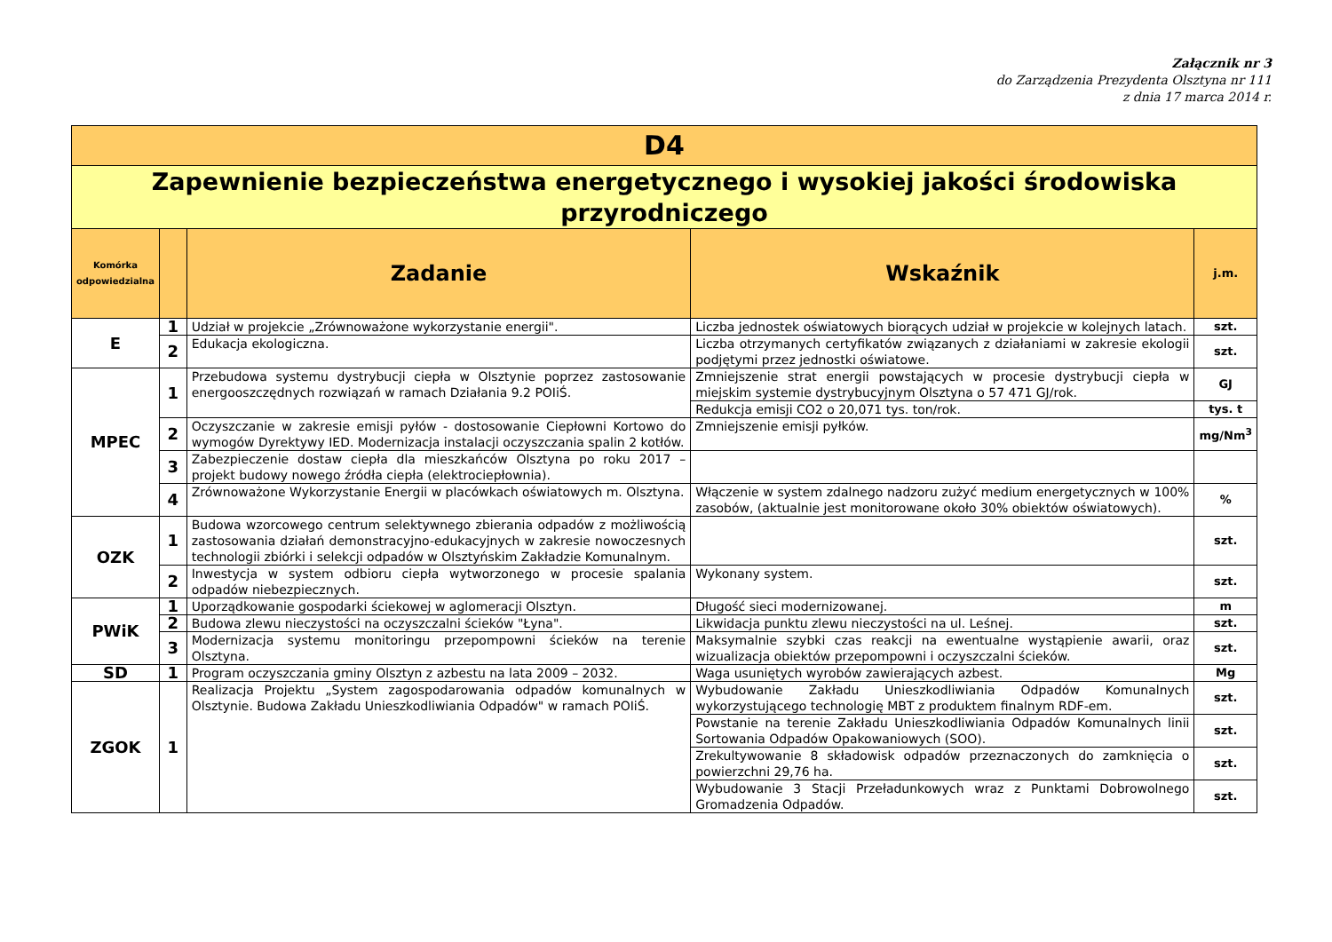Załącznik nr 3
do Zarządzenia Prezydenta Olsztyna nr 111
z dnia 17 marca 2014 r.
| D4 | | | | |
| Zapewnienie bezpieczeństwa energetycznego i wysokiej jakości środowiska przyrodniczego | | | | |
| Komórka odpowiedzialna | | Zadanie | Wskaźnik | j.m. |
| E | 1 | Udział w projekcie „Zrównoważone wykorzystanie energii". | Liczba jednostek oświatowych biorących udział w projekcie w kolejnych latach. | szt. |
| | 2 | Edukacja ekologiczna. | Liczba otrzymanych certyfikatów związanych z działaniami w zakresie ekologii podjętymi przez jednostki oświatowe. | szt. |
| MPEC | 1 | Przebudowa systemu dystrybucji ciepła w Olsztynie poprzez zastosowanie energooszczędnych rozwiązań w ramach Działania 9.2 POIiŚ. | Zmniejszenie strat energii powstających w procesie dystrybucji ciepła w miejskim systemie dystrybucyjnym Olsztyna o 57 471 GJ/rok. | GJ |
| | | | Redukcja emisji CO2 o 20,071 tys. ton/rok. | tys. t |
| | 2 | Oczyszczanie w zakresie emisji pyłów - dostosowanie Ciepłowni Kortowo do wymogów Dyrektywy IED. Modernizacja instalacji oczyszczania spalin 2 kotłów. | Zmniejszenie emisji pyłków. | mg/Nm<sup>3</sup> |
| | 3 | Zabezpieczenie dostaw ciepła dla mieszkańców Olsztyna po roku 2017 – projekt budowy nowego źródła ciepła (elektrociepłownia). | | |
| | 4 | Zrównoważone Wykorzystanie Energii w placówkach oświatowych m. Olsztyna. | Włączenie w system zdalnego nadzoru zużyć medium energetycznych w 100% zasobów, (aktualnie jest monitorowane około 30% obiektów oświatowych). | % |
| OZK | 1 | Budowa wzorcowego centrum selektywnego zbierania odpadów z możliwością zastosowania działań demonstracyjno-edukacyjnych w zakresie nowoczesnych technologii zbiórki i selekcji odpadów w Olsztyńskim Zakładzie Komunalnym. | | szt. |
| | 2 | Inwestycja w system odbioru ciepła wytworzonego w procesie spalania odpadów niebezpiecznych. | Wykonany system. | szt. |
| PWiK | 1 | Uporządkowanie gospodarki ściekowej w aglomeracji Olsztyn. | Długość sieci modernizowanej. | m |
| | 2 | Budowa zlewu nieczystości na oczyszczalni ścieków "Łyna". | Likwidacja punktu zlewu nieczystości na ul. Leśnej. | szt. |
| | 3 | Modernizacja systemu monitoringu przepompowni ścieków na terenie Olsztyna. | Maksymalnie szybki czas reakcji na ewentualne wystąpienie awarii, oraz wizualizacja obiektów przepompowni i oczyszczalni ścieków. | szt. |
| SD | 1 | Program oczyszczania gminy Olsztyn z azbestu na lata 2009 – 2032. | Waga usuniętych wyrobów zawierających azbest. | Mg |
| ZGOK | 1 | Realizacja Projektu „System zagospodarowania odpadów komunalnych w Olsztynie. Budowa Zakładu Unieszkodliwiania Odpadów" w ramach POIiŚ. | Wybudowanie Zakładu Unieszkodliwiania Odpadów Komunalnych wykorzystującego technologię MBT z produktem finalnym RDF-em. | szt. |
| | | | Powstanie na terenie Zakładu Unieszkodliwiania Odpadów Komunalnych linii Sortowania Odpadów Opakowaniowych (SOO). | szt. |
| | | | Zrekultywowanie 8 składowisk odpadów przeznaczonych do zamknięcia o powierzchni 29,76 ha. | szt. |
| | | | Wybudowanie 3 Stacji Przeładunkowych wraz z Punktami Dobrowolnego Gromadzenia Odpadów. | szt. |